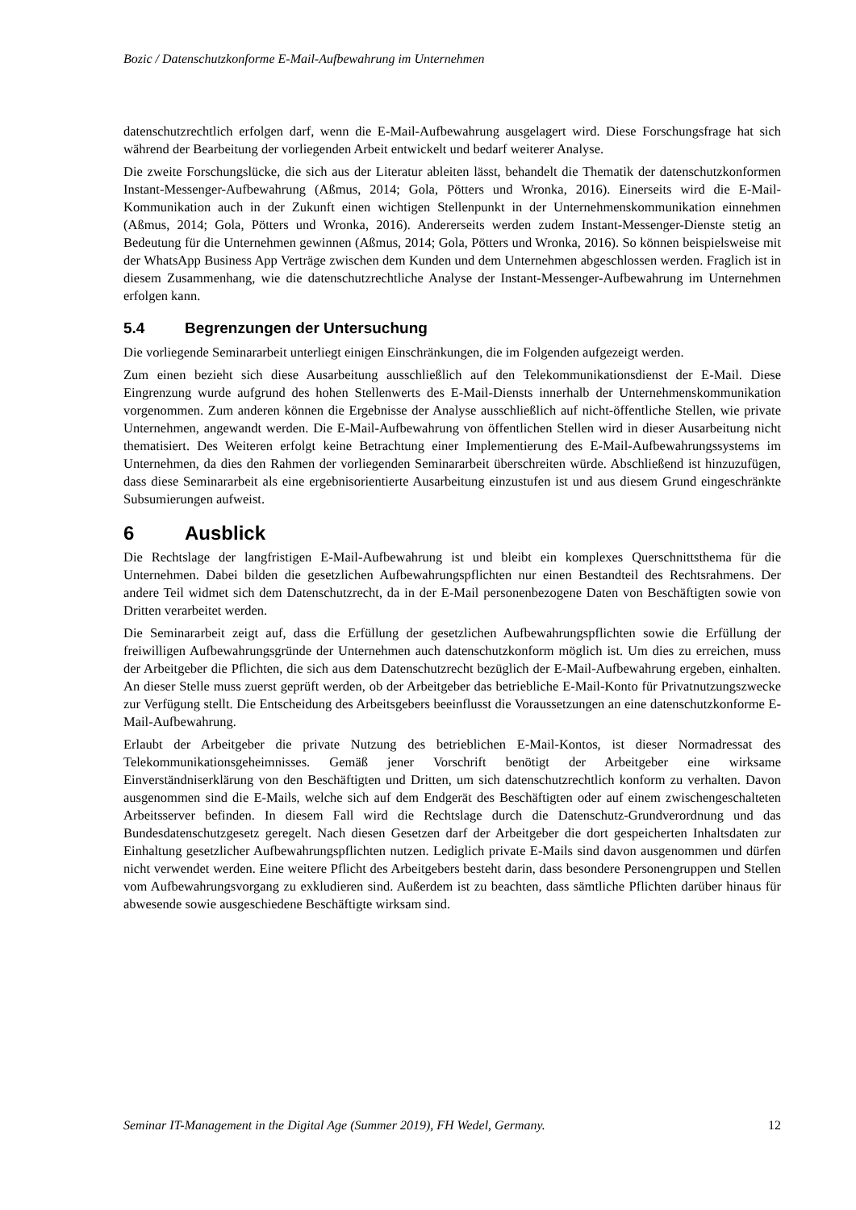Bozic / Datenschutzkonforme E-Mail-Aufbewahrung im Unternehmen
datenschutzrechtlich erfolgen darf, wenn die E-Mail-Aufbewahrung ausgelagert wird. Diese Forschungsfrage hat sich während der Bearbeitung der vorliegenden Arbeit entwickelt und bedarf weiterer Analyse.
Die zweite Forschungslücke, die sich aus der Literatur ableiten lässt, behandelt die Thematik der datenschutzkonformen Instant-Messenger-Aufbewahrung (Aßmus, 2014; Gola, Pötters und Wronka, 2016). Einerseits wird die E-Mail-Kommunikation auch in der Zukunft einen wichtigen Stellenpunkt in der Unternehmenskommunikation einnehmen (Aßmus, 2014; Gola, Pötters und Wronka, 2016). Andererseits werden zudem Instant-Messenger-Dienste stetig an Bedeutung für die Unternehmen gewinnen (Aßmus, 2014; Gola, Pötters und Wronka, 2016). So können beispielsweise mit der WhatsApp Business App Verträge zwischen dem Kunden und dem Unternehmen abgeschlossen werden. Fraglich ist in diesem Zusammenhang, wie die datenschutzrechtliche Analyse der Instant-Messenger-Aufbewahrung im Unternehmen erfolgen kann.
5.4 Begrenzungen der Untersuchung
Die vorliegende Seminararbeit unterliegt einigen Einschränkungen, die im Folgenden aufgezeigt werden.
Zum einen bezieht sich diese Ausarbeitung ausschließlich auf den Telekommunikationsdienst der E-Mail. Diese Eingrenzung wurde aufgrund des hohen Stellenwerts des E-Mail-Diensts innerhalb der Unternehmenskommunikation vorgenommen. Zum anderen können die Ergebnisse der Analyse ausschließlich auf nicht-öffentliche Stellen, wie private Unternehmen, angewandt werden. Die E-Mail-Aufbewahrung von öffentlichen Stellen wird in dieser Ausarbeitung nicht thematisiert. Des Weiteren erfolgt keine Betrachtung einer Implementierung des E-Mail-Aufbewahrungssystems im Unternehmen, da dies den Rahmen der vorliegenden Seminararbeit überschreiten würde. Abschließend ist hinzuzufügen, dass diese Seminararbeit als eine ergebnisorientierte Ausarbeitung einzustufen ist und aus diesem Grund eingeschränkte Subsumierungen aufweist.
6 Ausblick
Die Rechtslage der langfristigen E-Mail-Aufbewahrung ist und bleibt ein komplexes Querschnittsthema für die Unternehmen. Dabei bilden die gesetzlichen Aufbewahrungspflichten nur einen Bestandteil des Rechtsrahmens. Der andere Teil widmet sich dem Datenschutzrecht, da in der E-Mail personenbezogene Daten von Beschäftigten sowie von Dritten verarbeitet werden.
Die Seminararbeit zeigt auf, dass die Erfüllung der gesetzlichen Aufbewahrungspflichten sowie die Erfüllung der freiwilligen Aufbewahrungsgründe der Unternehmen auch datenschutzkonform möglich ist. Um dies zu erreichen, muss der Arbeitgeber die Pflichten, die sich aus dem Datenschutzrecht bezüglich der E-Mail-Aufbewahrung ergeben, einhalten. An dieser Stelle muss zuerst geprüft werden, ob der Arbeitgeber das betriebliche E-Mail-Konto für Privatnutzungszwecke zur Verfügung stellt. Die Entscheidung des Arbeitsgebers beeinflusst die Voraussetzungen an eine datenschutzkonforme E-Mail-Aufbewahrung.
Erlaubt der Arbeitgeber die private Nutzung des betrieblichen E-Mail-Kontos, ist dieser Normadressat des Telekommunikationsgeheimnisses. Gemäß jener Vorschrift benötigt der Arbeitgeber eine wirksame Einverständniserklärung von den Beschäftigten und Dritten, um sich datenschutzrechtlich konform zu verhalten. Davon ausgenommen sind die E-Mails, welche sich auf dem Endgerät des Beschäftigten oder auf einem zwischengeschalteten Arbeitsserver befinden. In diesem Fall wird die Rechtslage durch die Datenschutz-Grundverordnung und das Bundesdatenschutzgesetz geregelt. Nach diesen Gesetzen darf der Arbeitgeber die dort gespeicherten Inhaltsdaten zur Einhaltung gesetzlicher Aufbewahrungspflichten nutzen. Lediglich private E-Mails sind davon ausgenommen und dürfen nicht verwendet werden. Eine weitere Pflicht des Arbeitgebers besteht darin, dass besondere Personengruppen und Stellen vom Aufbewahrungsvorgang zu exkludieren sind. Außerdem ist zu beachten, dass sämtliche Pflichten darüber hinaus für abwesende sowie ausgeschiedene Beschäftigte wirksam sind.
Seminar IT-Management in the Digital Age (Summer 2019), FH Wedel, Germany. 12